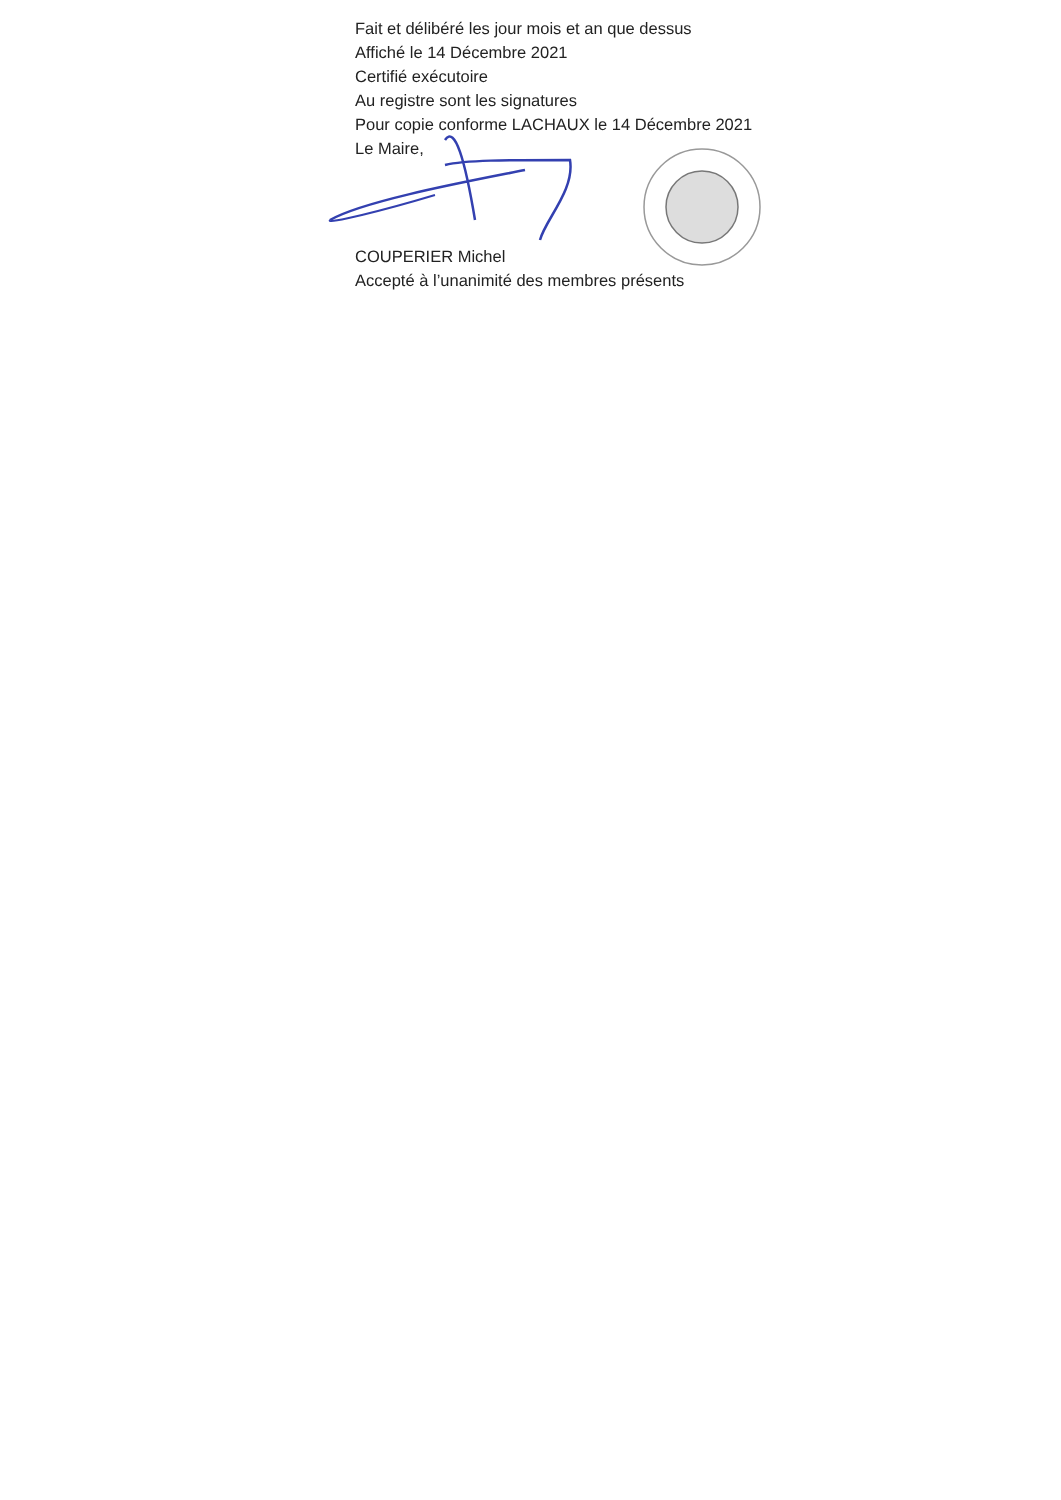Fait et délibéré les jour mois et an que dessus
Affiché le 14 Décembre 2021
Certifié exécutoire
Au registre sont les signatures
Pour copie conforme LACHAUX le 14 Décembre 2021
Le Maire,
COUPERIER Michel
Accepté à l’unanimité des membres présents